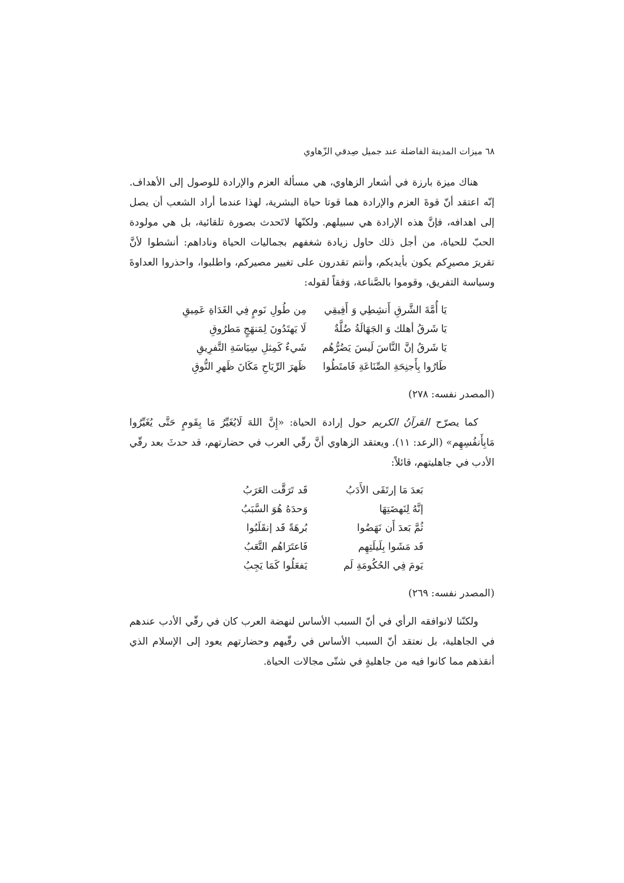٦٨ ميزات المدينة الفاضلة عند جميل صِدقي الزّهاوي
هناك ميزة بارزة في أشعار الزهاوي، هي مسألة العزم والإرادة للوصول إلى الأهداف. إنّه اعتقد أنّ قوةَ العزم والإرادة هما قوتا حياة البشرية، لهذا عندما أراد الشعب أن يصل إلى اهدافه، فإنَّ هذه الإرادة هي سبيلهم. ولكنّها لاتَحدث بصورة تلقائية، بل هي مولودة الحبّ للحياة، من أجل ذلك حاول زيادة شغفهم بجماليات الحياة وناداهم: أنشطوا لأنَّ تقريرَ مصيرِكم يكون بأيديكم، وأنتم تقدرون على تغيير مصيركم، واطلبوا، واحذروا العداوةَ وسياسة التفريق، وقوموا بالصَّناعة، وَفقاً لقوله:
يَا أُمَّةَ الشَّرقِ أَنشِطِي وَ أَفِيقِي مِن طُولِ نَومٍ فِي الغَدَاةِ عَمِيقِ
يَا شَرقُ أهلك وَ الجَهَالَةُ ضُلَّةٌ لَا يَهتَدُونَ لِمَنهَجٍ مَطرُوقِ
يَا شَرقُ إنَّ النَّاسَ لَيسَ يَضُرُّهُم شَيءٌ كَمِثلِ سِيَاسَةِ التَّفرِيقِ
طَارُوا بِأَجنِحَةِ الصِّنَاعَةِ فَامتَطُوا ظَهرَ الرِّيَاحِ مَكَانَ ظَهرِ النُّوقِ
(المصدر نفسه: ٢٧٨)
كما يصرّح القرآنُ الكريم حول إرادة الحياة: «إِنَّ اللهَ لَايُغَيِّرُ مَا بِقَومٍ حَتَّى يُغَيِّرُوا مَابِأَنفُسِهِم» (الرعد: ١١). ويعتقد الزهاوي أنَّ رقّي العرب في حضارتهم، قد حدثَ بعد رقّي الأدب في جاهليتهم، قائلاً:
بَعدَ مَا إرتَقَى الأَدَبُ قَد تَرَقَّت العَرَبُ
إنَّهُ لِنَهضَتِهَا وَحدَهُ هُوَ السَّبَبُ
ثُمَّ بَعدَ أَن نَهَضُوا بُرهَةً قَد إنقَلَبُوا
قَد مَشَوا بِلَيلَتِهِم فَاعتَرَاهُم التَّعَبُ
يَومَ فِي الحُكُومَةِ لَم يَفعَلُوا كَمَا يَجِبُ
(المصدر نفسه: ٢٦٩)
ولكنّنا لانوافقه الرأي في أنّ السبب الأساس لنهضة العرب كان في رقّي الأدب عندهم في الجاهلية، بل نعتقد أنّ السبب الأساس في رقّيهم وحضارتهم يعود إلى الإسلام الذي أنقذهم مما كانوا فيه من جاهليةٍ في شتّى مجالات الحياة.